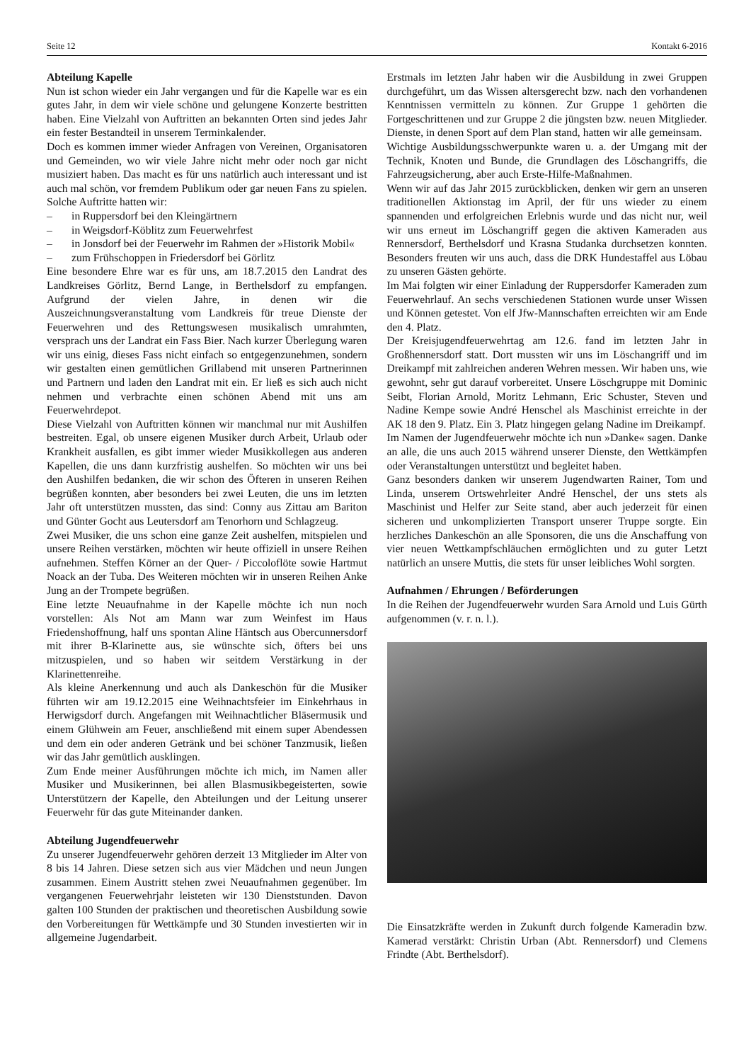Seite 12 Kontakt 6-2016
Abteilung Kapelle
Nun ist schon wieder ein Jahr vergangen und für die Kapelle war es ein gutes Jahr, in dem wir viele schöne und gelungene Konzerte bestritten haben. Eine Vielzahl von Auftritten an bekannten Orten sind jedes Jahr ein fester Bestandteil in unserem Terminkalender.
Doch es kommen immer wieder Anfragen von Vereinen, Organisatoren und Gemeinden, wo wir viele Jahre nicht mehr oder noch gar nicht musiziert haben. Das macht es für uns natürlich auch interessant und ist auch mal schön, vor fremdem Publikum oder gar neuen Fans zu spielen. Solche Auftritte hatten wir:
– in Ruppersdorf bei den Kleingärtnern
– in Weigsdorf-Köblitz zum Feuerwehrfest
– in Jonsdorf bei der Feuerwehr im Rahmen der »Historik Mobil«
– zum Frühschoppen in Friedersdorf bei Görlitz
Eine besondere Ehre war es für uns, am 18.7.2015 den Landrat des Landkreises Görlitz, Bernd Lange, in Berthelsdorf zu empfangen. Aufgrund der vielen Jahre, in denen wir die Auszeichnungsveranstaltung vom Landkreis für treue Dienste der Feuerwehren und des Rettungswesen musikalisch umrahmten, versprach uns der Landrat ein Fass Bier. Nach kurzer Überlegung waren wir uns einig, dieses Fass nicht einfach so entgegenzunehmen, sondern wir gestalten einen gemütlichen Grillabend mit unseren Partnerinnen und Partnern und laden den Landrat mit ein. Er ließ es sich auch nicht nehmen und verbrachte einen schönen Abend mit uns am Feuerwehrdepot.
Diese Vielzahl von Auftritten können wir manchmal nur mit Aushilfen bestreiten. Egal, ob unsere eigenen Musiker durch Arbeit, Urlaub oder Krankheit ausfallen, es gibt immer wieder Musikkollegen aus anderen Kapellen, die uns dann kurzfristig aushelfen. So möchten wir uns bei den Aushilfen bedanken, die wir schon des Öfteren in unseren Reihen begrüßen konnten, aber besonders bei zwei Leuten, die uns im letzten Jahr oft unterstützen mussten, das sind: Conny aus Zittau am Bariton und Günter Gocht aus Leutersdorf am Tenorhorn und Schlagzeug.
Zwei Musiker, die uns schon eine ganze Zeit aushelfen, mitspielen und unsere Reihen verstärken, möchten wir heute offiziell in unsere Reihen aufnehmen. Steffen Körner an der Quer- / Piccoloflöte sowie Hartmut Noack an der Tuba. Des Weiteren möchten wir in unseren Reihen Anke Jung an der Trompete begrüßen.
Eine letzte Neuaufnahme in der Kapelle möchte ich nun noch vorstellen: Als Not am Mann war zum Weinfest im Haus Friedenshoffnung, half uns spontan Aline Häntsch aus Obercunnersdorf mit ihrer B-Klarinette aus, sie wünschte sich, öfters bei uns mitzuspielen, und so haben wir seitdem Verstärkung in der Klarinettenreihe.
Als kleine Anerkennung und auch als Dankeschön für die Musiker führten wir am 19.12.2015 eine Weihnachtsfeier im Einkehrhaus in Herwigsdorf durch. Angefangen mit Weihnachtlicher Bläsermusik und einem Glühwein am Feuer, anschließend mit einem super Abendessen und dem ein oder anderen Getränk und bei schöner Tanzmusik, ließen wir das Jahr gemütlich ausklingen.
Zum Ende meiner Ausführungen möchte ich mich, im Namen aller Musiker und Musikerinnen, bei allen Blasmusikbegeisterten, sowie Unterstützern der Kapelle, den Abteilungen und der Leitung unserer Feuerwehr für das gute Miteinander danken.
Abteilung Jugendfeuerwehr
Zu unserer Jugendfeuerwehr gehören derzeit 13 Mitglieder im Alter von 8 bis 14 Jahren. Diese setzen sich aus vier Mädchen und neun Jungen zusammen. Einem Austritt stehen zwei Neuaufnahmen gegenüber. Im vergangenen Feuerwehrjahr leisteten wir 130 Dienststunden. Davon galten 100 Stunden der praktischen und theoretischen Ausbildung sowie den Vorbereitungen für Wettkämpfe und 30 Stunden investierten wir in allgemeine Jugendarbeit.
Erstmals im letzten Jahr haben wir die Ausbildung in zwei Gruppen durchgeführt, um das Wissen altersgerecht bzw. nach den vorhandenen Kenntnissen vermitteln zu können. Zur Gruppe 1 gehörten die Fortgeschrittenen und zur Gruppe 2 die jüngsten bzw. neuen Mitglieder. Dienste, in denen Sport auf dem Plan stand, hatten wir alle gemeinsam.
Wichtige Ausbildungsschwerpunkte waren u. a. der Umgang mit der Technik, Knoten und Bunde, die Grundlagen des Löschangriffs, die Fahrzeugsicherung, aber auch Erste-Hilfe-Maßnahmen.
Wenn wir auf das Jahr 2015 zurückblicken, denken wir gern an unseren traditionellen Aktionstag im April, der für uns wieder zu einem spannenden und erfolgreichen Erlebnis wurde und das nicht nur, weil wir uns erneut im Löschangriff gegen die aktiven Kameraden aus Rennersdorf, Berthelsdorf und Krasna Studanka durchsetzen konnten. Besonders freuten wir uns auch, dass die DRK Hundestaffel aus Löbau zu unseren Gästen gehörte.
Im Mai folgten wir einer Einladung der Ruppersdorfer Kameraden zum Feuerwehrlauf. An sechs verschiedenen Stationen wurde unser Wissen und Können getestet. Von elf Jfw-Mannschaften erreichten wir am Ende den 4. Platz.
Der Kreisjugendfeuerwehrtag am 12.6. fand im letzten Jahr in Großhennersdorf statt. Dort mussten wir uns im Löschangriff und im Dreikampf mit zahlreichen anderen Wehren messen. Wir haben uns, wie gewohnt, sehr gut darauf vorbereitet. Unsere Löschgruppe mit Dominic Seibt, Florian Arnold, Moritz Lehmann, Eric Schuster, Steven und Nadine Kempe sowie André Henschel als Maschinist erreichte in der AK 18 den 9. Platz. Ein 3. Platz hingegen gelang Nadine im Dreikampf.
Im Namen der Jugendfeuerwehr möchte ich nun »Danke« sagen. Danke an alle, die uns auch 2015 während unserer Dienste, den Wettkämpfen oder Veranstaltungen unterstützt und begleitet haben.
Ganz besonders danken wir unserem Jugendwarten Rainer, Tom und Linda, unserem Ortswehrleiter André Henschel, der uns stets als Maschinist und Helfer zur Seite stand, aber auch jederzeit für einen sicheren und unkomplizierten Transport unserer Truppe sorgte. Ein herzliches Dankeschön an alle Sponsoren, die uns die Anschaffung von vier neuen Wettkampfschläuchen ermöglichten und zu guter Letzt natürlich an unsere Muttis, die stets für unser leibliches Wohl sorgten.
Aufnahmen / Ehrungen / Beförderungen
In die Reihen der Jugendfeuerwehr wurden Sara Arnold und Luis Gürth aufgenommen (v. r. n. l.).
Die Einsatzkräfte werden in Zukunft durch folgende Kameradin bzw. Kamerad verstärkt: Christin Urban (Abt. Rennersdorf) und Clemens Frindte (Abt. Berthelsdorf).